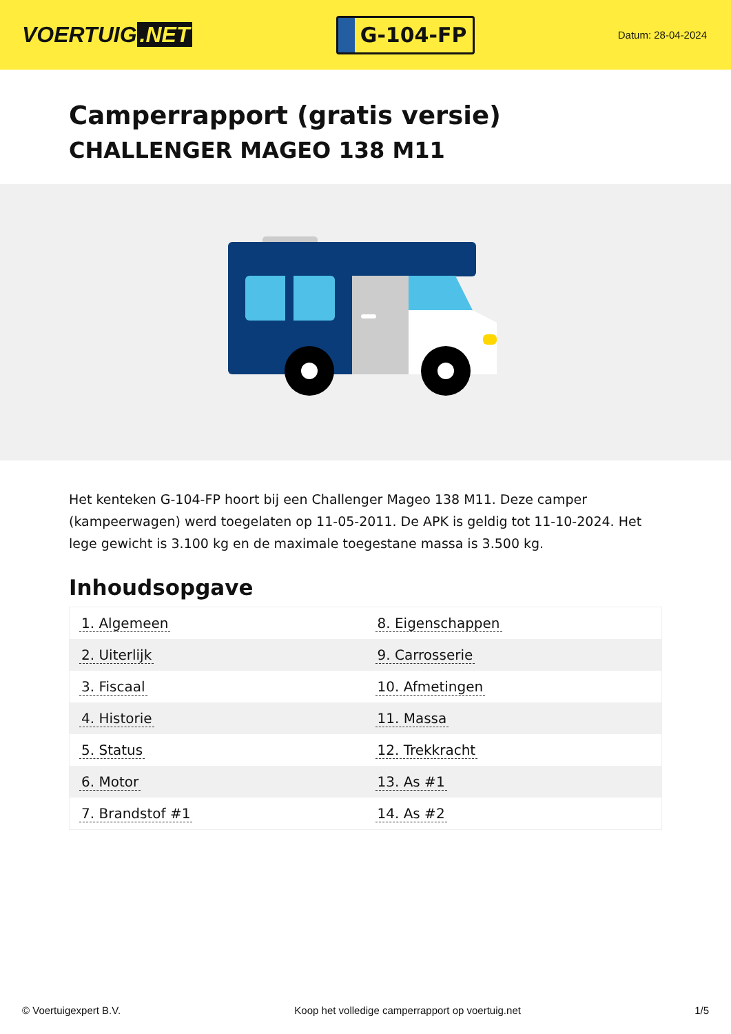VOERTUIG.NET
G-104-FP
Datum: 28-04-2024
Camperrapport (gratis versie)
CHALLENGER MAGEO 138 M11
Het kenteken G-104-FP hoort bij een Challenger Mageo 138 M11. Deze camper (kampeerwagen) werd toegelaten op 11-05-2011. De APK is geldig tot 11-10-2024. Het lege gewicht is 3.100 kg en de maximale toegestane massa is 3.500 kg.
Inhoudsopgave
| 1. Algemeen | 8. Eigenschappen |
| 2. Uiterlijk | 9. Carrosserie |
| 3. Fiscaal | 10. Afmetingen |
| 4. Historie | 11. Massa |
| 5. Status | 12. Trekkracht |
| 6. Motor | 13. As #1 |
| 7. Brandstof #1 | 14. As #2 |
© Voertuigexpert B.V. Koop het volledige camperrapport op voertuig.net
1/5